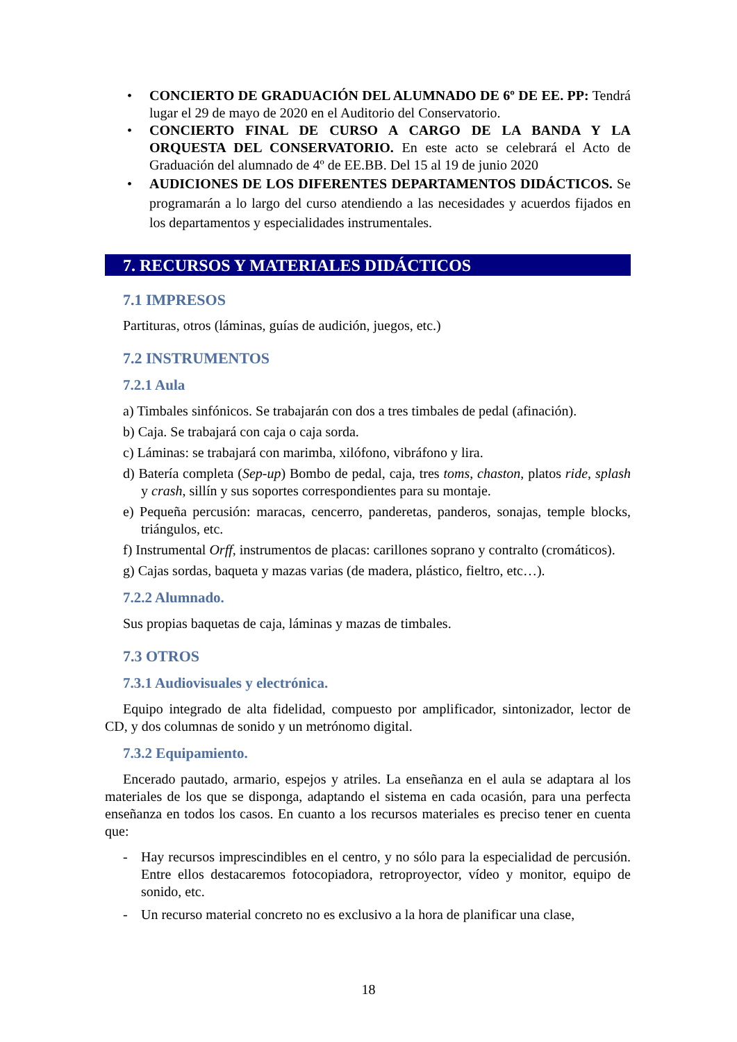• CONCIERTO DE GRADUACIÓN DEL ALUMNADO DE 6º DE EE. PP: Tendrá lugar el 29 de mayo de 2020 en el Auditorio del Conservatorio.
• CONCIERTO FINAL DE CURSO A CARGO DE LA BANDA Y LA ORQUESTA DEL CONSERVATORIO. En este acto se celebrará el Acto de Graduación del alumnado de 4º de EE.BB. Del 15 al 19 de junio 2020
• AUDICIONES DE LOS DIFERENTES DEPARTAMENTOS DIDÁCTICOS. Se programarán a lo largo del curso atendiendo a las necesidades y acuerdos fijados en los departamentos y especialidades instrumentales.
7. RECURSOS Y MATERIALES DIDÁCTICOS
7.1 IMPRESOS
Partituras, otros (láminas, guías de audición, juegos, etc.)
7.2 INSTRUMENTOS
7.2.1 Aula
a) Timbales sinfónicos. Se trabajarán con dos a tres timbales de pedal (afinación).
b) Caja. Se trabajará con caja o caja sorda.
c) Láminas: se trabajará con marimba, xilófono, vibráfono y lira.
d) Batería completa (Sep-up) Bombo de pedal, caja, tres toms, chaston, platos ride, splash y crash, sillín y sus soportes correspondientes para su montaje.
e) Pequeña percusión: maracas, cencerro, panderetas, panderos, sonajas, temple blocks, triángulos, etc.
f) Instrumental Orff, instrumentos de placas: carillones soprano y contralto (cromáticos).
g) Cajas sordas, baqueta y mazas varias (de madera, plástico, fieltro, etc…).
7.2.2 Alumnado.
Sus propias baquetas de caja, láminas y mazas de timbales.
7.3 OTROS
7.3.1 Audiovisuales y electrónica.
Equipo integrado de alta fidelidad, compuesto por amplificador, sintonizador, lector de CD, y dos columnas de sonido y un metrónomo digital.
7.3.2 Equipamiento.
Encerado pautado, armario, espejos y atriles. La enseñanza en el aula se adaptara al los materiales de los que se disponga, adaptando el sistema en cada ocasión, para una perfecta enseñanza en todos los casos. En cuanto a los recursos materiales es preciso tener en cuenta que:
- Hay recursos imprescindibles en el centro, y no sólo para la especialidad de percusión. Entre ellos destacaremos fotocopiadora, retroproyector, vídeo y monitor, equipo de sonido, etc.
- Un recurso material concreto no es exclusivo a la hora de planificar una clase,
18